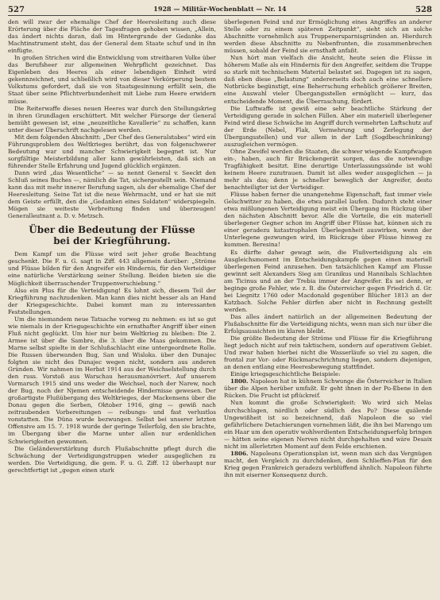527 1928 — Militär-Wochenblatt — Nr. 14 528
den will zwar der ehemalige Chef der Heeresleitung auch diese Erörterung über die Fläche der Tagesfragen gehoben wissen, „Allein, das ändert nichts daran, daß im Hintergrunde der Gedanke das Machtinstrument steht, das der General dem Staate schuf und in ihn einfügte.
In großen Strichen wird die Entwicklung vom streitbaren Volke über das Berufsheer zur allgemeinen Wehrpflicht gezeichnet. Das Eigenleben des Heeres als einer lebendigen Einheit wird gekennzeichnet, und schließlich wird von dieser Verkörperung bestem Volkstums gefordert, daß sie von Staatsgesinnung erfüllt sein, die Staat über seine Pflichtverbundenheit mit Liebe zum Heere erwidern müsse.
Die Reiterwaffe dieses neuen Heeres war durch den Stellungskrieg in ihren Grundlagen erschüttert. Mit welcher Fürsorge der General bemüht gewesen ist, eine „neuzeitliche Kavallerie“ zu schaffen, kann unter dieser Überschrift nachgelesen werden.
Mit dem folgenden Abschnitt: „Der Chef des Generalstabes“ wird ein Führungsproblem des Weltkrieges berührt, das von folgenschwerer Bedeutung war und mancher Schwierigkeit begegnet ist. Nur sorgfältige Meisterbildung aller kann gewährleisten, daß sich an führender Stelle Erfahrung und Jugend glücklich ergänzen.
Dann wird „das Wesentliche“ — so nennt General v. Seeckt den Schluß seines Buches —, nämlich die Tat, sichergestellt sein. Niemand kann das mit mehr innerer Berufung sagen, als der ehemalige Chef der Heeresleitung. Seine Tat ist die neue Wehrmacht, und er hat sie mit dem Geiste erfüllt, den die „Gedanken eines Soldaten“ widerspiegeln. Mögen sie weiteste Verbreitung finden und überzeugen! Generalleutnant a. D. v. Metzsch.
Über die Bedeutung der Flüsse
bei der Kriegführung.
Dem Kampf um die Flüsse wird seit jeher große Beachtung geschenkt. Die F. u. G. sagt in Ziff. 443 allgemein darüber: „Ströme und Flüsse bilden für den Angreifer ein Hindernis, für den Verteidiger eine natürliche Verstärkung seiner Stellung. Beiden bieten sie die Möglichkeit überraschender Truppenverschiebung.“
Also ein Plus für die Verteidigung! Es lohnt sich, diesem Teil der Kriegführung nachzudenken. Man kann dies nicht besser als an Hand der Kriegsgeschichte. Dabei kommt man zu interessanten Feststellungen.
Um die niemandem neue Tatsache vorweg zu nehmen: es ist so gut wie niemals in der Kriegsgeschichte ein ernsthafter Angriff über einen Fluß nicht geglückt. Um hier nur beim Weltkrieg zu bleiben: Die 2. Armee ist über die Sambre, die 3. über die Maas gekommen. Die Marne selbst spielte in der Schlußschlacht eine untergeordnete Rolle. Die Russen überwanden Bug, San und Wisloka. über den Dunajec folgten sie nicht des Dunajec wegen nicht, sondern aus anderen Gründen. Wir nahmen im Herbst 1914 aus der Weichselstellung durch den russ. Vorstoß aus Warschau herausmanövriert. Auf unserem Vormarsch 1915 sind uns weder die Weichsel, noch der Narew, noch der Bug, noch der Njemen entscheidende Hindernisse gewesen. Der großartigste Flußübergang des Weltkrieges, der Mackensens über die Donau gegen die Serben, Oktober 1916, ging — gewiß nach zeitraubenden Vorbereitungen — reibungs- und fast verlustlos vonstatten. Die Düna wurde bezwungen. Selbst bei unserer letzten Offensive am 15. 7. 1918 wurde der geringe Teilerfolg, den sie brachte, im Übergang über die Marne unter allen nur erdenklichen Schwierigkeiten gewonnen.
Die Geländeverstärkung durch Flußabschnitte pflegt durch die Schwächung der Verteidigungstruppen wieder ausgeglichen zu werden. Die Verteidigung, die gem. F. u. G. Ziff. 12 überhaupt nur gerechtfertigt ist „gegen einen stark
überlegenen Feind und zur Ermöglichung eines Angriffes an anderer Stelle oder zu einem späteren Zeitpunkt“, sieht sich an solche Abschnitte vornehmlich aus Truppenersparnisgründen an. Hierdurch werden diese Abschnitte zu Nebenfronten, die zusammenbrechen müssen, sobald der Feind sie ernsthaft anfaßt.
Nun hört man vielfach die Ansicht, heute seien die Flüsse in höherem Maße als ein Hindernis für den Angreifer, seitdem die Truppe so stark mit technischem Material belastet sei. Dagegen ist zu sagen, daß eben diese „Belastung“ andererseits doch auch eine schnellere Notbrücke begünstigt, eine Beherrschung erheblich größerer Breiten, eine Auswahl vieler Übergangsstellen ermöglicht — kurz, das entscheidende Moment, die Überraschung, fördert.
Die Luftwaffe ist gewiß eine sehr beachtliche Stärkung der Verteidigung gerade in solchen Fällen. Aber ein materiell überlegener Feind wird diese Schwäche im Angriff durch vermehrten Luftschutz auf der Erde (Nebel, Flak, Vermehrung und Zerlegung der Übergangsstellen) und vor allem in der Luft (Sogdbeschränkung) auszugleichen vermögen.
Ohne Zweifel werden die Staaten, die schwer wiegende Kampfwagen ein-, haben, auch für Brückengerät sorgen, das die notwendige Tragfähigkeit besitzt. Eine derartige Unterlassungssünde ist wohl keinem Heere zuzutrauen. Damit ist alles weder ausgeglichen — ja mehr als das; denn je schneller beweglich der Angreifer, desto benachteiligter ist der Verteidiger.
Flüsse haben ferner die unangenehme Eigenschaft, fast immer viele Gelschwitzer zu haben, die etwa parallel laufen. Dadurch steht einer etwa mißlungenen Verteidigung meist ein Übergang im Rückzug über den nächsten Abschnitt bevor. Alle die Vorteile, die ein materiell überlegener Gegner schon im Angriff über Flüsse hat, können sich zu einer geradezu katastrophalen Überlegenheit auswirken, wenn der Unterlegene gezwungen wird, im Rückzuge über Flüsse hinweg zu kommen. Beresina!
Es dürfte daher gewagt sein, die Flußverteidigung als ein Ausgleichsmoment im Entscheidungskampfe gegen einen materiell überlegenen Feind anzusehen. Den tatsächlichen Kampf am Flusse gewinnt seit Alexanders Sieg am Granikus und Hannibals Schlachten am Ticinus und an der Trebia immer der Angreifer. Es sei denn, er begingе große Fehler, wie z. B. die Österreicher gegen Friedrich d. Gr. bei Liegnitz 1760 oder Macdonald gegenüber Blücher 1813 an der Katzbach. Solche Fehler dürfen aber nicht in Rechnung gestellt werden.
Das alles ändert natürlich an der allgemeinen Bedeutung der Flußabschnitte für die Verteidigung nichts, wenn man sich nur über die Erfolgsaussichten im klaren bleibt.
Die größte Bedeutung der Ströme und Flüsse für die Kriegführung liegt jedoch nicht auf rein taktischem, sondern auf operativem Gebiet. Und zwar haben hierbei nicht die Wasserläufe so viel zu sagen, die frontal zur Vor- oder Rückmarschrichtung liegen, sondern diejenigen, an denen entlang eine Heeresbewegung stattfindet.
Einige kriegsgeschichtliche Beispiele:
1800. Napoleon hat in kühnem Schwunge die Österreicher in Italien über die Alpen herüber umfaßt. Er geht ihnen in der Po-Ebene in den Rücken. Die Frucht ist pflückreif.
Nun kommt die große Schwierigkeit: Wo wird sich Melas durchschlagen, nördlich oder südlich des Po? Diese quälende Ungewißheit ist so bezeichnend, daß Napoleon die so viel gefährlichere Detachierungen vornehmen läßt, die ihn bei Marengo um ein Haar um den operativ wohlverdienten Entscheidungserfolg bringen — hätten seine eigenen Nerven nicht durchgehalten und wäre Desaix nicht im allerletzten Moment auf dem Felde erschienen.
1806. Napoleons Operationsplan ist, wenn man sich das Vergnügen macht, den Vergleich zu durchdenken, dem Schlieffen-Plan für den Krieg gegen Frankreich geradezu verblüffend ähnlich. Napoleon führte ihn mit eiserner Konsequenz durch.